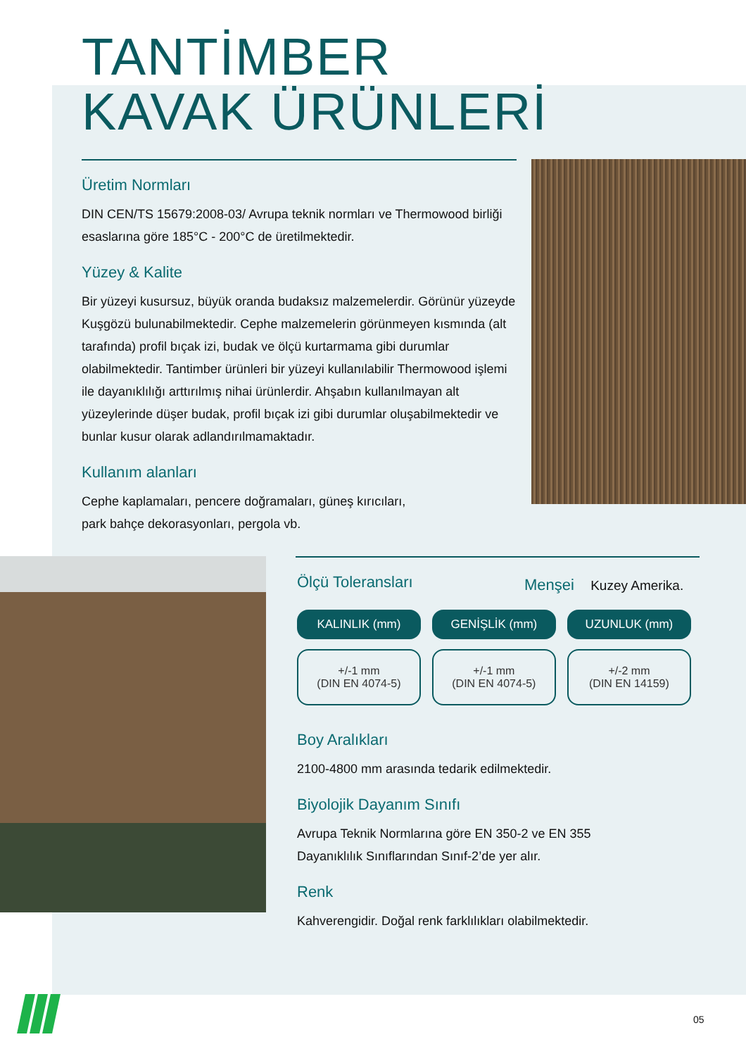TANTİMBER
KAVAK ÜRÜNLERİ
Üretim Normları
DIN CEN/TS 15679:2008-03/ Avrupa teknik normları ve Thermowood birliği esaslarına göre 185°C - 200°C de üretilmektedir.
Yüzey & Kalite
Bir yüzeyi kusursuz, büyük oranda budaksız malzemelerdir. Görünür yüzeyde Kuşgözü bulunabilmektedir. Cephe malzemelerin görünmeyen kısmında (alt tarafında) profil bıçak izi, budak ve ölçü kurtarmama gibi durumlar olabilmektedir. Tantimber ürünleri bir yüzeyi kullanılabilir Thermowood işlemi ile dayanıklılığı arttırılmış nihai ürünlerdir. Ahşabın kullanılmayan alt yüzeylerinde düşer budak, profil bıçak izi gibi durumlar oluşabilmektedir ve bunlar kusur olarak adlandırılmamaktadır.
Kullanım alanları
Cephe kaplamaları, pencere doğramaları, güneş kırıcıları,
park bahçe dekorasyonları, pergola vb.
Menşei Kuzey Amerika.
Ölçü Toleransları
| KALINLIK (mm) | GENİŞLİK (mm) | UZUNLUK (mm) |
| --- | --- | --- |
| +/-1 mm (DIN EN 4074-5) | +/-1 mm (DIN EN 4074-5) | +/-2 mm (DIN EN 14159) |
Boy Aralıkları
2100-4800 mm arasında tedarik edilmektedir.
Biyolojik Dayanım Sınıfı
Avrupa Teknik Normlarına göre EN 350-2 ve EN 355
Dayanıklılık Sınıflarından Sınıf-2’de yer alır.
Renk
Kahverengidir. Doğal renk farklılıkları olabilmektedir.
05